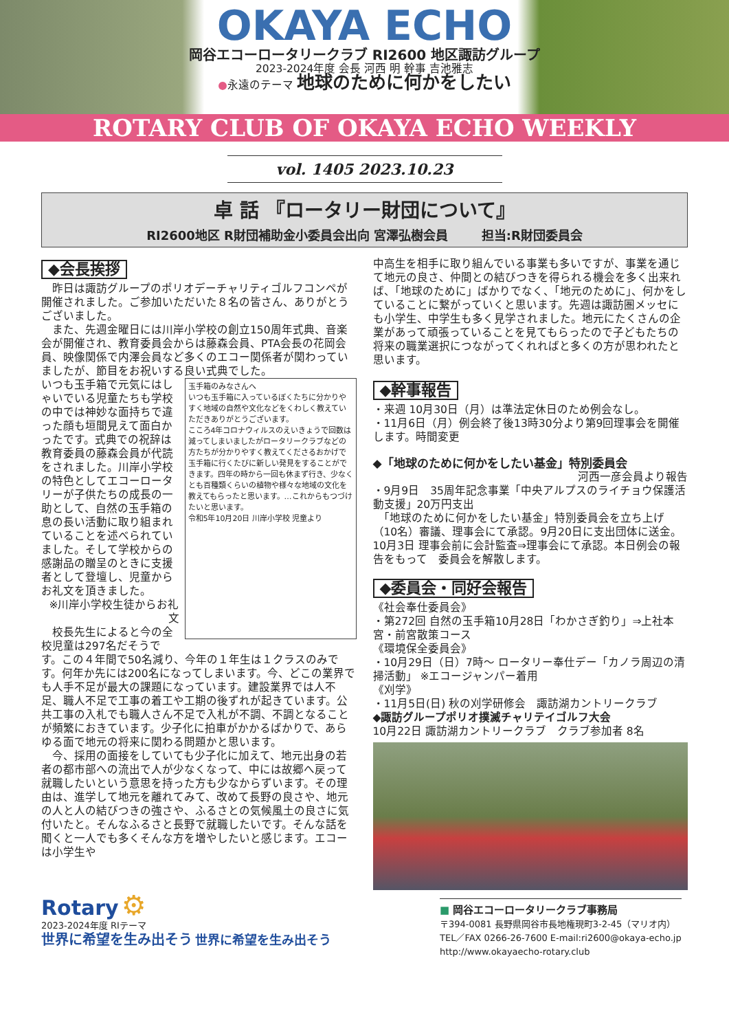OKAYA ECHO
岡谷エコーロータリークラブ RI2600 地区諏訪グループ
2023-2024年度 会長 河西 明 幹事 吉池雅志
●永遠のテーマ 地球のために何かをしたい
ROTARY CLUB OF OKAYA ECHO WEEKLY
vol. 1405 2023.10.23
卓 話 『ロータリー財団について』
RI2600地区 R財団補助金小委員会出向 宮澤弘樹会員 　　 担当:R財団委員会
◆会長挨拶
　昨日は諏訪グループのポリオデーチャリティゴルフコンペが開催されました。ご参加いただいた８名の皆さん、ありがとうございました。
　また、先週金曜日には川岸小学校の創立150周年式典、音楽会が開催され、教育委員会からは藤森会員、PTA会長の花岡会員、映像関係で内澤会員など多くのエコー関係者が関わっていましたが、節目をお祝いする良い式典でした。
玉手箱のみなさんへ
いつも玉手箱に入っているぼくたちに分かりやすく地域の自然や文化などをくわしく教えていただきありがとうございます。
こころ4年コロナウィルスのえいきょうで回数は減ってしまいましたがロータリークラブなどの方たちが分かりやすく教えてくださるおかげで玉手箱に行くたびに新しい発見をすることができます。四年の時から一回も休まず行き、少なくとも百種類くらいの植物や様々な地域の文化を教えてもらったと思います。…これからもつづけたいと思います。
令和5年10月20日 川岸小学校 児童より
いつも玉手箱で元気にはしゃいでいる児童たちも学校の中では神妙な面持ちで違った顔も垣間見えて面白かったです。式典での祝辞は教育委員の藤森会員が代読をされました。川岸小学校の特色としてエコーロータリーが子供たちの成長の一助として、自然の玉手箱の息の長い活動に取り組まれていることを述べられていました。そして学校からの感謝品の贈呈のときに支援者として登壇し、児童からお礼文を頂きました。
※川岸小学校生徒からお礼文
　校長先生によると今の全校児童は297名だそうです。この４年間で50名減り、今年の１年生は１クラスのみです。何年か先には200名になってしまいます。今、どこの業界でも人手不足が最大の課題になっています。建設業界では人不足、職人不足で工事の着工や工期の後ずれが起きています。公共工事の入札でも職人さん不足で入札が不調、不調となることが頻繁におきています。少子化に拍車がかかるばかりで、あらゆる面で地元の将来に関わる問題かと思います。
　今、採用の面接をしていても少子化に加えて、地元出身の若者の都市部への流出で人が少なくなって、中には故郷へ戻って就職したいという意思を持った方も少なからずいます。その理由は、進学して地元を離れてみて、改めて長野の良さや、地元の人と人の結びつきの強さや、ふるさとの気候風土の良さに気付いたと。そんなふるさと長野で就職したいです。そんな話を聞くと一人でも多くそんな方を増やしたいと感じます。エコーは小学生や
中高生を相手に取り組んでいる事業も多いですが、事業を通じて地元の良さ、仲間との結びつきを得られる機会を多く出来れば、「地球のために」ばかりでなく、「地元のために」、何かをしていることに繋がっていくと思います。先週は諏訪圏メッセにも小学生、中学生も多く見学されました。地元にたくさんの企業があって頑張っていることを見てもらったので子どもたちの将来の職業選択につながってくれればと多くの方が思われたと思います。
◆幹事報告
・来週 10月30日（月）は準法定休日のため例会なし。
・11月6日（月）例会終了後13時30分より第9回理事会を開催します。時間変更
◆「地球のために何かをしたい基金」特別委員会
河西一彦会員より報告
・9月9日　35周年記念事業「中央アルプスのライチョウ保護活動支援」20万円支出
　「地球のために何かをしたい基金」特別委員会を立ち上げ（10名）審議、理事会にて承認。9月20日に支出団体に送金。10月3日 理事会前に会計監査⇒理事会にて承認。本日例会の報告をもって　委員会を解散します。
◆委員会・同好会報告
《社会奉仕委員会》
・第272回 自然の玉手箱10月28日「わかさぎ釣り」⇒上社本宮・前宮散策コース
《環境保全委員会》
・10月29日（日）7時～ ロータリー奉仕デー「カノラ周辺の清掃活動」 ※エコージャンパー着用
《刈学》
・11月5日(日) 秋の刈学研修会　諏訪湖カントリークラブ
◆諏訪グループポリオ撲滅チャリテイゴルフ大会
10月22日 諏訪湖カントリークラブ　クラブ参加者 8名
Rotary ⚙
2023-2024年度 RIテーマ
世界に希望を生み出そう 世界に希望を生み出そう
■ 岡谷エコーロータリークラブ事務局
〒394-0081 長野県岡谷市長地権現町3-2-45（マリオ内）
TEL／FAX 0266-26-7600 E-mail:ri2600@okaya-echo.jp
http://www.okayaecho-rotary.club